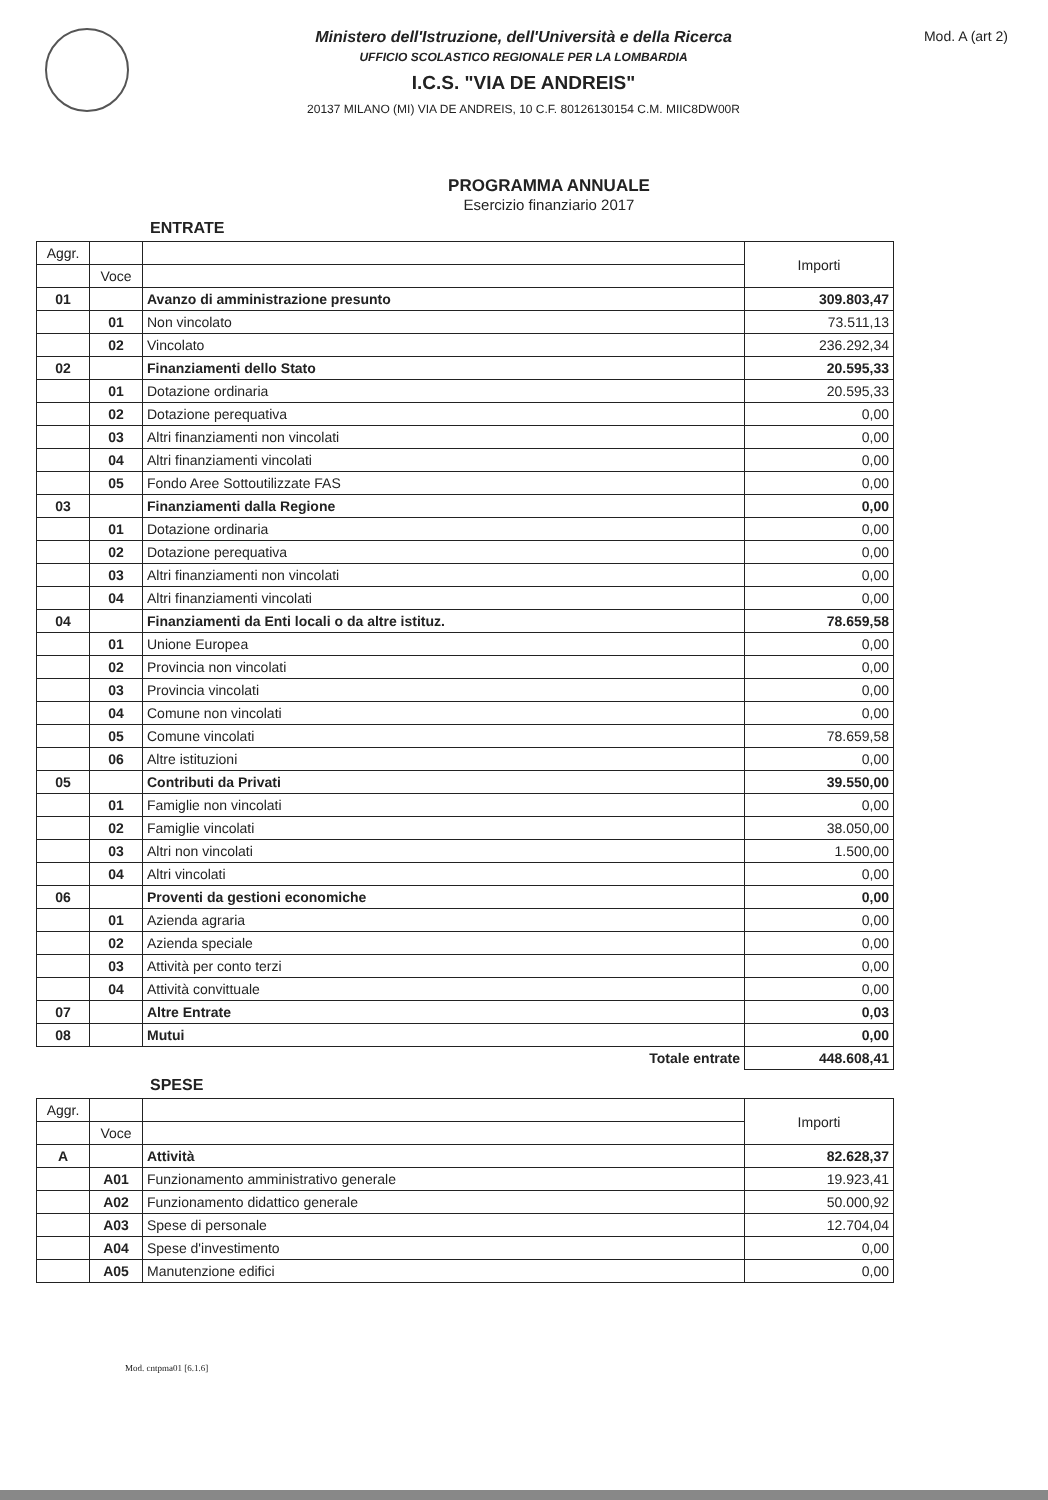Ministero dell'Istruzione, dell'Università e della Ricerca
UFFICIO SCOLASTICO REGIONALE PER LA LOMBARDIA
I.C.S. "VIA DE ANDREIS"
20137 MILANO (MI) VIA DE ANDREIS, 10 C.F. 80126130154 C.M. MIIC8DW00R
Mod. A (art 2)
PROGRAMMA ANNUALE
Esercizio finanziario 2017
ENTRATE
| Aggr. | | | Importi |
| --- | --- | --- | --- |
| | Voce | | |
| 01 | | Avanzo di amministrazione presunto | 309.803,47 |
| | 01 | Non vincolato | 73.511,13 |
| | 02 | Vincolato | 236.292,34 |
| 02 | | Finanziamenti dello Stato | 20.595,33 |
| | 01 | Dotazione ordinaria | 20.595,33 |
| | 02 | Dotazione perequativa | 0,00 |
| | 03 | Altri finanziamenti non vincolati | 0,00 |
| | 04 | Altri finanziamenti vincolati | 0,00 |
| | 05 | Fondo Aree Sottoutilizzate FAS | 0,00 |
| 03 | | Finanziamenti dalla Regione | 0,00 |
| | 01 | Dotazione ordinaria | 0,00 |
| | 02 | Dotazione perequativa | 0,00 |
| | 03 | Altri finanziamenti non vincolati | 0,00 |
| | 04 | Altri finanziamenti vincolati | 0,00 |
| 04 | | Finanziamenti da Enti locali o da altre istituz. | 78.659,58 |
| | 01 | Unione Europea | 0,00 |
| | 02 | Provincia non vincolati | 0,00 |
| | 03 | Provincia vincolati | 0,00 |
| | 04 | Comune non vincolati | 0,00 |
| | 05 | Comune vincolati | 78.659,58 |
| | 06 | Altre istituzioni | 0,00 |
| 05 | | Contributi da Privati | 39.550,00 |
| | 01 | Famiglie non vincolati | 0,00 |
| | 02 | Famiglie vincolati | 38.050,00 |
| | 03 | Altri non vincolati | 1.500,00 |
| | 04 | Altri vincolati | 0,00 |
| 06 | | Proventi da gestioni economiche | 0,00 |
| | 01 | Azienda agraria | 0,00 |
| | 02 | Azienda speciale | 0,00 |
| | 03 | Attività per conto terzi | 0,00 |
| | 04 | Attività convittuale | 0,00 |
| 07 | | Altre Entrate | 0,03 |
| 08 | | Mutui | 0,00 |
| | | Totale entrate | 448.608,41 |
SPESE
| Aggr. | | | Importi |
| --- | --- | --- | --- |
| | Voce | | |
| A | | Attività | 82.628,37 |
| | A01 | Funzionamento amministrativo generale | 19.923,41 |
| | A02 | Funzionamento didattico generale | 50.000,92 |
| | A03 | Spese di personale | 12.704,04 |
| | A04 | Spese d'investimento | 0,00 |
| | A05 | Manutenzione edifici | 0,00 |
Mod. cntpma01 [6.1.6]